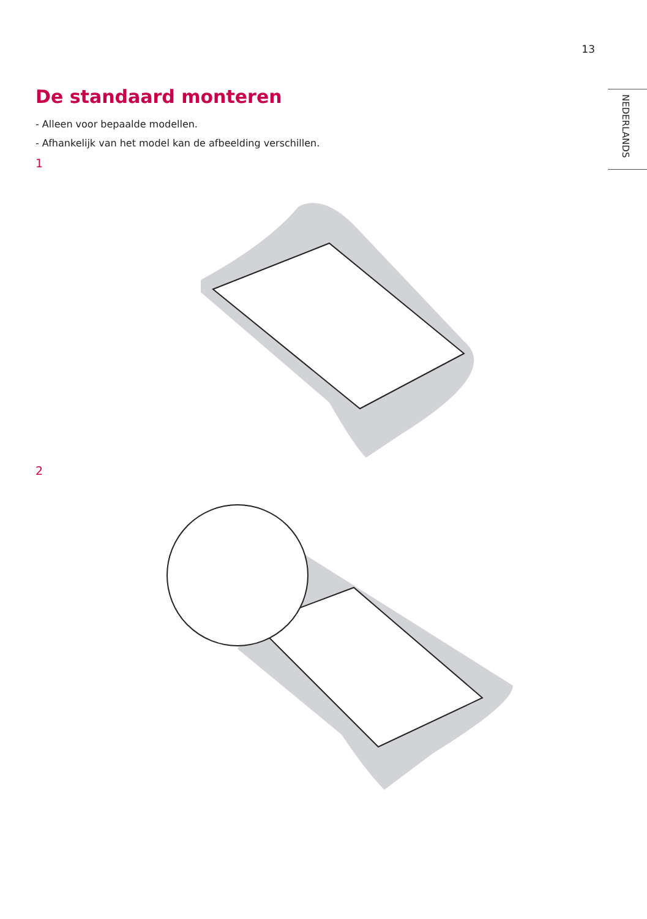13
NEDERLANDS
De standaard monteren
- Alleen voor bepaalde modellen.
- Afhankelijk van het model kan de afbeelding verschillen.
1
2